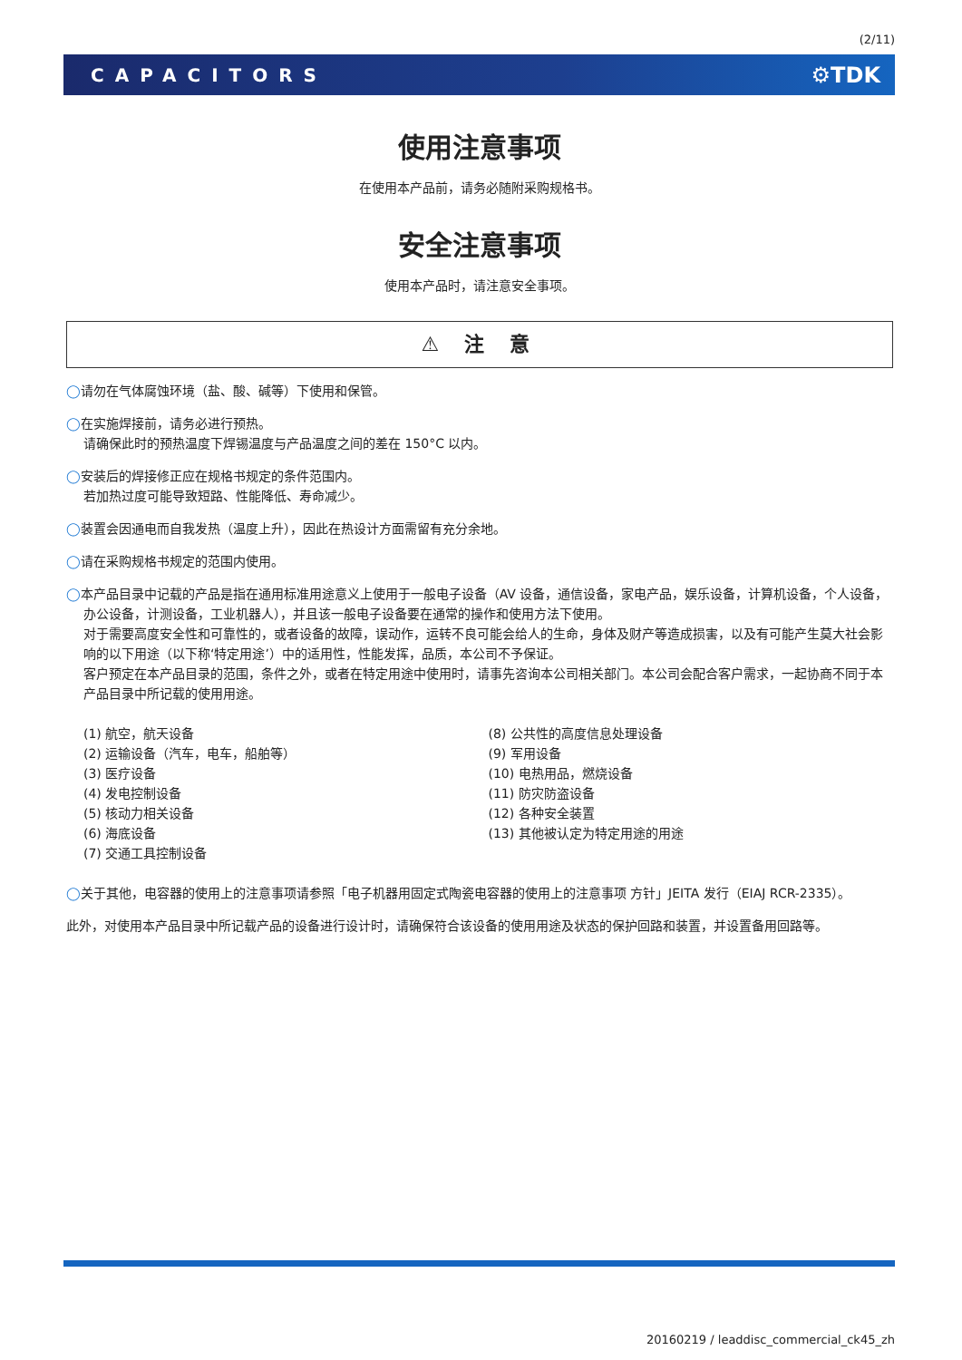(2/11)
CAPACITORS ⚙TDK
使用注意事项
在使用本产品前，请务必随附采购规格书。
安全注意事项
使用本产品时，请注意安全事项。
⚠ 注 意
◯请勿在气体腐蚀环境（盐、酸、碱等）下使用和保管。
◯在实施焊接前，请务必进行预热。
请确保此时的预热温度下焊锡温度与产品温度之间的差在 150°C 以内。
◯安装后的焊接修正应在规格书规定的条件范围内。
若加热过度可能导致短路、性能降低、寿命减少。
◯装置会因通电而自我发热（温度上升），因此在热设计方面需留有充分余地。
◯请在采购规格书规定的范围内使用。
◯本产品目录中记载的产品是指在通用标准用途意义上使用于一般电子设备（AV 设备，通信设备，家电产品，娱乐设备，计算机设备，个人设备，办公设备，计测设备，工业机器人），并且该一般电子设备要在通常的操作和使用方法下使用。
对于需要高度安全性和可靠性的，或者设备的故障，误动作，运转不良可能会给人的生命，身体及财产等造成损害，以及有可能产生莫大社会影响的以下用途（以下称‘特定用途’）中的适用性，性能发挥，品质，本公司不予保证。
客户预定在本产品目录的范围，条件之外，或者在特定用途中使用时，请事先咨询本公司相关部门。本公司会配合客户需求，一起协商不同于本产品目录中所记载的使用用途。
(1) 航空，航天设备
(2) 运输设备（汽车，电车，船舶等）
(3) 医疗设备
(4) 发电控制设备
(5) 核动力相关设备
(6) 海底设备
(7) 交通工具控制设备
(8) 公共性的高度信息处理设备
(9) 军用设备
(10) 电热用品，燃烧设备
(11) 防灾防盗设备
(12) 各种安全装置
(13) 其他被认定为特定用途的用途
◯关于其他，电容器的使用上的注意事项请参照「电子机器用固定式陶瓷电容器的使用上的注意事项 方针」JEITA 发行（EIAJ RCR-2335）。
此外，对使用本产品目录中所记载产品的设备进行设计时，请确保符合该设备的使用用途及状态的保护回路和装置，并设置备用回路等。
20160219 / leaddisc_commercial_ck45_zh